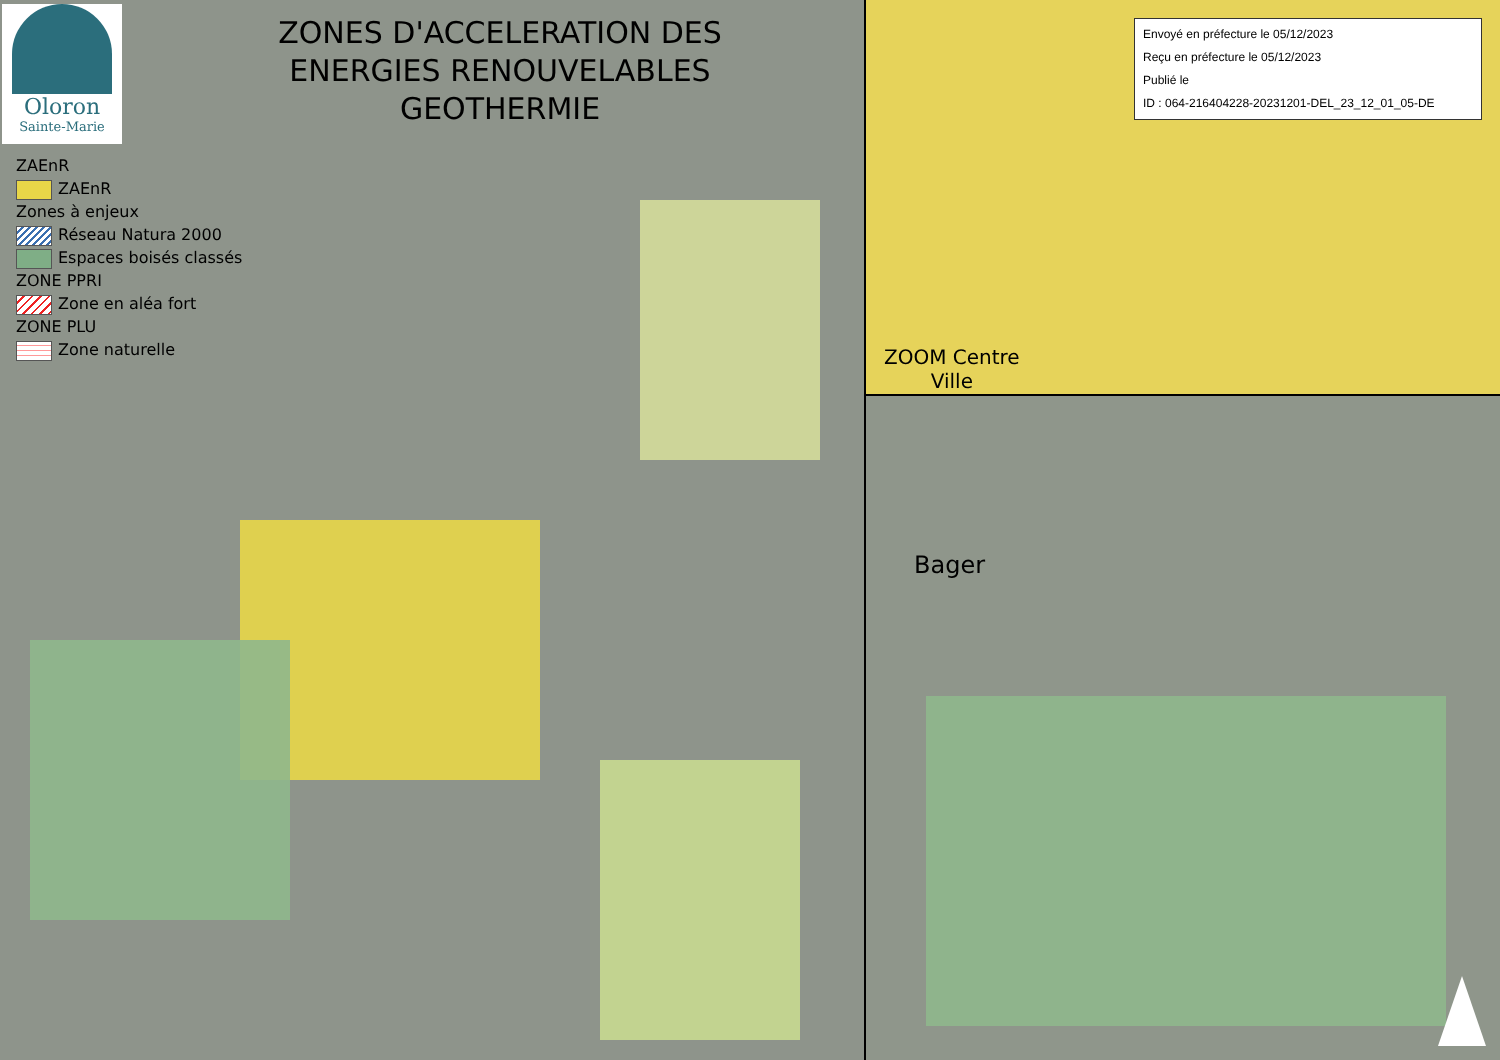Oloron
Sainte-Marie
ZONES D'ACCELERATION DES ENERGIES RENOUVELABLES GEOTHERMIE
ZAEnR
ZAEnR
Zones à enjeux
Réseau Natura 2000
Espaces boisés classés
ZONE PPRI
Zone en aléa fort
ZONE PLU
Zone naturelle
Envoyé en préfecture le 05/12/2023
Reçu en préfecture le 05/12/2023
Publié le
ID : 064-216404228-20231201-DEL_23_12_01_05-DE
ZOOM Centre
Ville
Bager